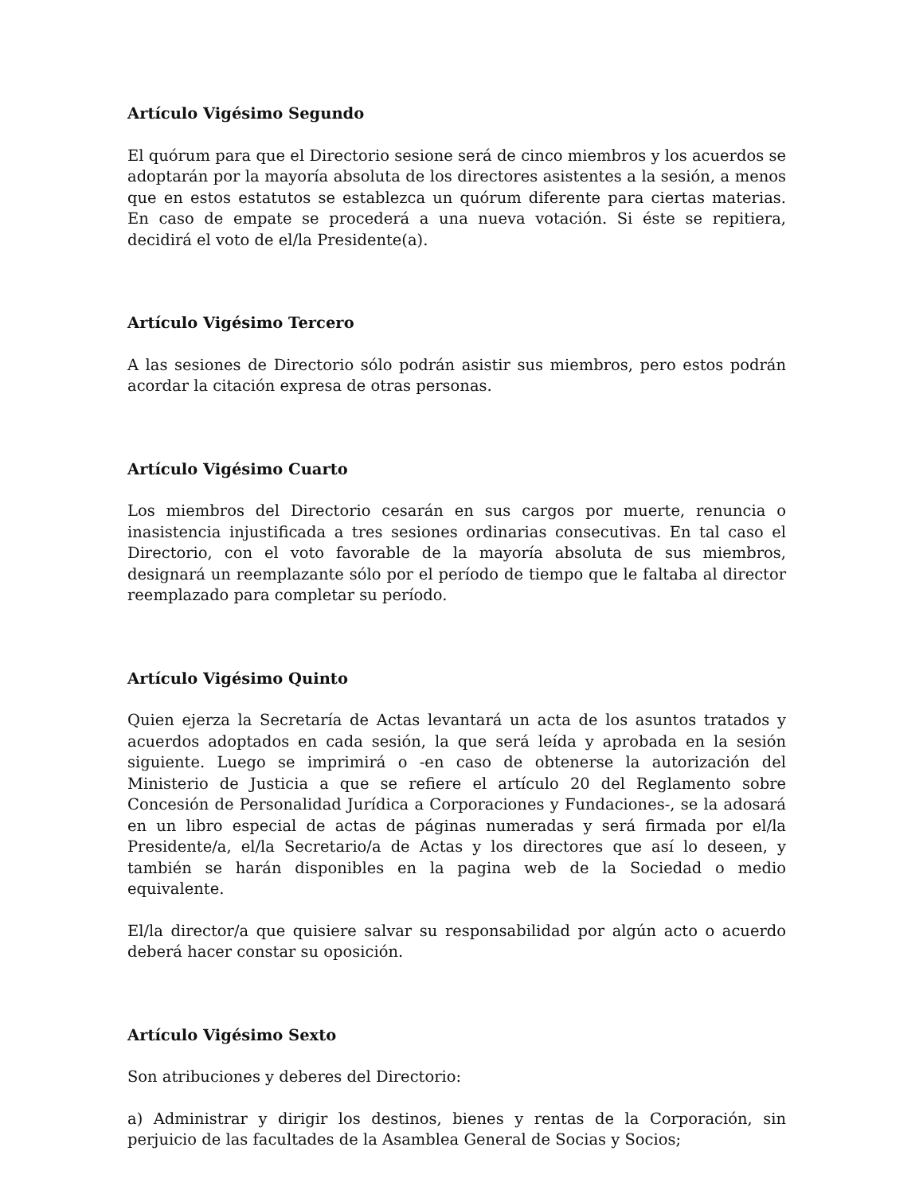Artículo Vigésimo Segundo
El quórum para que el Directorio sesione será de cinco miembros y los acuerdos se adoptarán por la mayoría absoluta de los directores asistentes a la sesión, a menos que en estos estatutos se establezca un quórum diferente para ciertas materias. En caso de empate se procederá a una nueva votación. Si éste se repitiera, decidirá el voto de el/la Presidente(a).
Artículo Vigésimo Tercero
A las sesiones de Directorio sólo podrán asistir sus miembros, pero estos podrán acordar la citación expresa de otras personas.
Artículo Vigésimo Cuarto
Los miembros del Directorio cesarán en sus cargos por muerte, renuncia o inasistencia injustificada a tres sesiones ordinarias consecutivas. En tal caso el Directorio, con el voto favorable de la mayoría absoluta de sus miembros, designará un reemplazante sólo por el período de tiempo que le faltaba al director reemplazado para completar su período.
Artículo Vigésimo Quinto
Quien ejerza la Secretaría de Actas levantará un acta de los asuntos tratados y acuerdos adoptados en cada sesión, la que será leída y aprobada en la sesión siguiente. Luego se imprimirá o -en caso de obtenerse la autorización del Ministerio de Justicia a que se refiere el artículo 20 del Reglamento sobre Concesión de Personalidad Jurídica a Corporaciones y Fundaciones-, se la adosará en un libro especial de actas de páginas numeradas y será firmada por el/la Presidente/a, el/la Secretario/a de Actas y los directores que así lo deseen, y también se harán disponibles en la pagina web de la Sociedad o medio equivalente.
El/la director/a que quisiere salvar su responsabilidad por algún acto o acuerdo deberá hacer constar su oposición.
Artículo Vigésimo Sexto
Son atribuciones y deberes del Directorio:
a) Administrar y dirigir los destinos, bienes y rentas de la Corporación, sin perjuicio de las facultades de la Asamblea General de Socias y Socios;